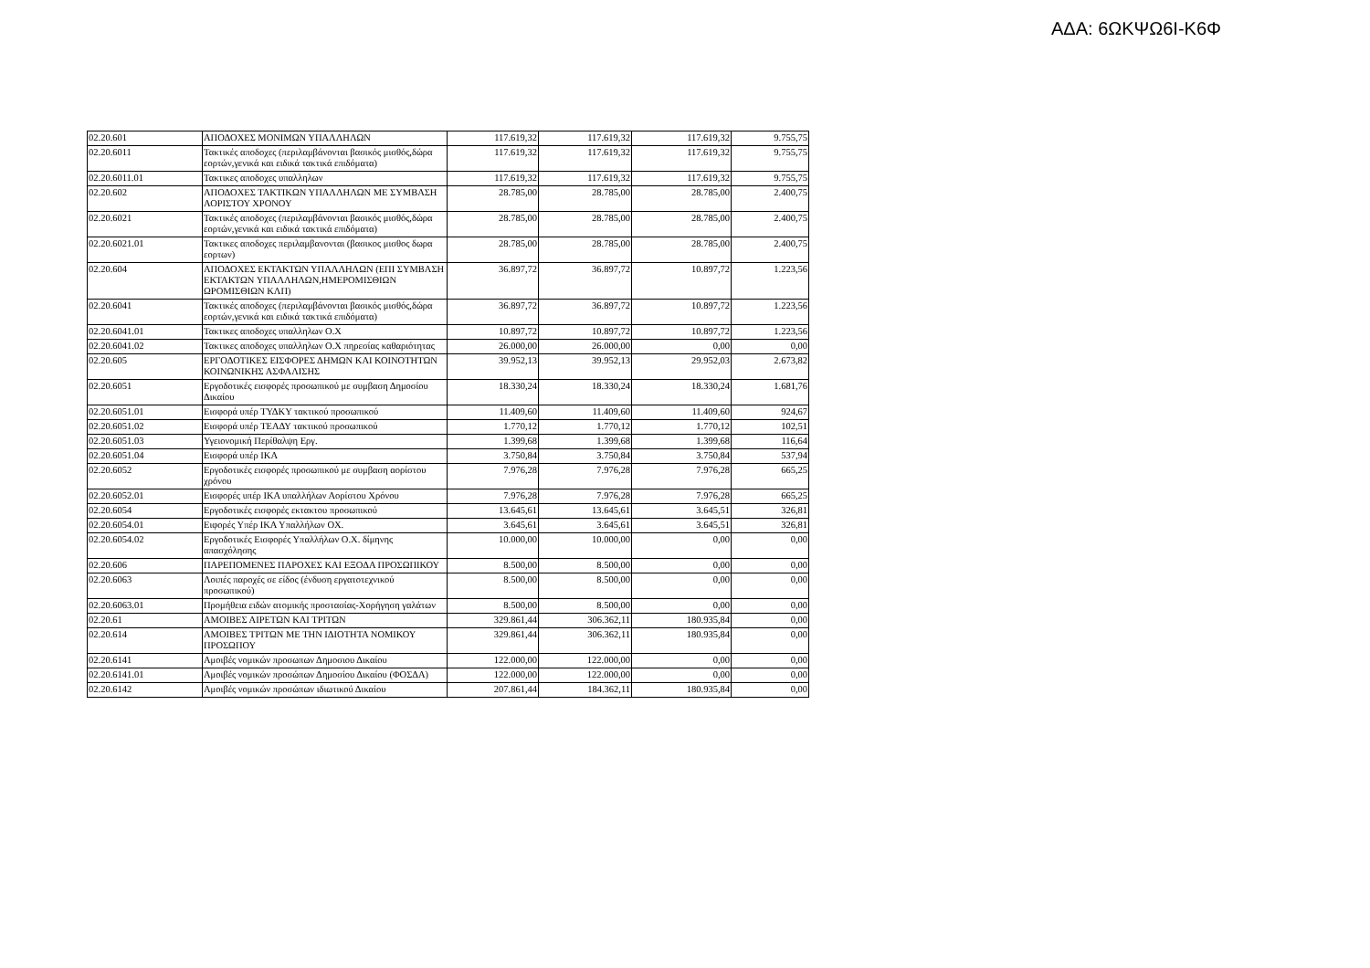ΑΔΑ: 6ΩΚΨΩ6Ι-Κ6Φ
| 02.20.601 | ΑΠΟΔΟΧΕΣ ΜΟΝΙΜΩΝ ΥΠΑΛΛΗΛΩΝ | 117.619,32 | 117.619,32 | 117.619,32 | 9.755,75 |
| 02.20.6011 | Τακτικές αποδοχες (περιλαμβάνονται βασικός μισθός,δώρα εορτών,γενικά και ειδικά τακτικά επιδόματα) | 117.619,32 | 117.619,32 | 117.619,32 | 9.755,75 |
| 02.20.6011.01 | Τακτικες αποδοχες υπαλληλων | 117.619,32 | 117.619,32 | 117.619,32 | 9.755,75 |
| 02.20.602 | ΑΠΟΔΟΧΕΣ ΤΑΚΤΙΚΩΝ ΥΠΑΛΛΗΛΩΝ ΜΕ ΣΥΜΒΑΣΗ ΑΟΡΙΣΤΟΥ ΧΡΟΝΟΥ | 28.785,00 | 28.785,00 | 28.785,00 | 2.400,75 |
| 02.20.6021 | Τακτικές αποδοχες (περιλαμβάνονται βασικός μισθός,δώρα εορτών,γενικά και ειδικά τακτικά επιδόματα) | 28.785,00 | 28.785,00 | 28.785,00 | 2.400,75 |
| 02.20.6021.01 | Τακτικες αποδοχες περιλαμβανονται (βασικος μισθος δωρα εορτων) | 28.785,00 | 28.785,00 | 28.785,00 | 2.400,75 |
| 02.20.604 | ΑΠΟΔΟΧΕΣ ΕΚΤΑΚΤΩΝ ΥΠΑΛΛΗΛΩΝ (ΕΠΙ ΣΥΜΒΑΣΗ ΕΚΤΑΚΤΩΝ ΥΠΑΛΛΗΛΩΝ,ΗΜΕΡΟΜΙΣΘΙΩΝ ΩΡΟΜΙΣΘΙΩΝ ΚΛΠ) | 36.897,72 | 36.897,72 | 10.897,72 | 1.223,56 |
| 02.20.6041 | Τακτικές αποδοχες (περιλαμβάνονται βασικός μισθός,δώρα εορτών,γενικά και ειδικά τακτικά επιδόματα) | 36.897,72 | 36.897,72 | 10.897,72 | 1.223,56 |
| 02.20.6041.01 | Τακτικες αποδοχες υπαλληλων Ο.Χ | 10.897,72 | 10.897,72 | 10.897,72 | 1.223,56 |
| 02.20.6041.02 | Τακτικες αποδοχες υπαλληλων Ο.Χ πηρεσίας καθαριότητας | 26.000,00 | 26.000,00 | 0,00 | 0,00 |
| 02.20.605 | ΕΡΓΟΔΟΤΙΚΕΣ ΕΙΣΦΟΡΕΣ ΔΗΜΩΝ ΚΑΙ ΚΟΙΝΟΤΗΤΩΝ ΚΟΙΝΩΝΙΚΗΣ ΑΣΦΑΛΙΣΗΣ | 39.952,13 | 39.952,13 | 29.952,03 | 2.673,82 |
| 02.20.6051 | Εργοδοτικές εισφορές προσωπικού με συμβαση Δημοσίου Δικαίου | 18.330,24 | 18.330,24 | 18.330,24 | 1.681,76 |
| 02.20.6051.01 | Εισφορά υπέρ ΤΥΔΚΥ τακτικού προσωπικού | 11.409,60 | 11.409,60 | 11.409,60 | 924,67 |
| 02.20.6051.02 | Εισφορά υπέρ ΤΕΑΔΥ τακτικού προσωπικού | 1.770,12 | 1.770,12 | 1.770,12 | 102,51 |
| 02.20.6051.03 | Υγειονομική Περίθαλψη Εργ. | 1.399,68 | 1.399,68 | 1.399,68 | 116,64 |
| 02.20.6051.04 | Εισφορά υπέρ ΙΚΑ | 3.750,84 | 3.750,84 | 3.750,84 | 537,94 |
| 02.20.6052 | Εργοδοτικές εισφορές προσωπικού με συμβαση αορίστου χρόνου | 7.976,28 | 7.976,28 | 7.976,28 | 665,25 |
| 02.20.6052.01 | Εισφορές υπέρ ΙΚΑ υπαλλήλων Αορίστου Χρόνου | 7.976,28 | 7.976,28 | 7.976,28 | 665,25 |
| 02.20.6054 | Εργοδοτικές εισφορές εκτακτου προσωπικού | 13.645,61 | 13.645,61 | 3.645,51 | 326,81 |
| 02.20.6054.01 | Ειφορές Υπέρ ΙΚΑ Υπαλλήλων ΟΧ. | 3.645,61 | 3.645,61 | 3.645,51 | 326,81 |
| 02.20.6054.02 | Εργοδοτικές Εισφορές Υπαλλήλων Ο.Χ. δίμηνης απασχόλησης | 10.000,00 | 10.000,00 | 0,00 | 0,00 |
| 02.20.606 | ΠΑΡΕΠΟΜΕΝΕΣ ΠΑΡΟΧΕΣ ΚΑΙ ΕΞΟΔΑ ΠΡΟΣΩΠΙΚΟΥ | 8.500,00 | 8.500,00 | 0,00 | 0,00 |
| 02.20.6063 | Λοιπές παροχές σε είδος (ένδυση εργατοτεχνικού προσωπικού) | 8.500,00 | 8.500,00 | 0,00 | 0,00 |
| 02.20.6063.01 | Προμήθεια ειδών ατομικής προστασίας-Χορήγηση γαλάτων | 8.500,00 | 8.500,00 | 0,00 | 0,00 |
| 02.20.61 | ΑΜΟΙΒΕΣ ΑΙΡΕΤΩΝ ΚΑΙ ΤΡΙΤΩΝ | 329.861,44 | 306.362,11 | 180.935,84 | 0,00 |
| 02.20.614 | ΑΜΟΙΒΕΣ ΤΡΙΤΩΝ ΜΕ ΤΗΝ ΙΔΙΟΤΗΤΑ ΝΟΜΙΚΟΥ ΠΡΟΣΩΠΟΥ | 329.861,44 | 306.362,11 | 180.935,84 | 0,00 |
| 02.20.6141 | Αμοιβές νομικών προσωπων Δημοσιου Δικαίου | 122.000,00 | 122.000,00 | 0,00 | 0,00 |
| 02.20.6141.01 | Αμοιβές νομικών προσώπων Δημοσίου Δικαίου (ΦΟΣΔΑ) | 122.000,00 | 122.000,00 | 0,00 | 0,00 |
| 02.20.6142 | Αμοιβές νομικών προσώπων ιδιωτικού Δικαίου | 207.861,44 | 184.362,11 | 180.935,84 | 0,00 |